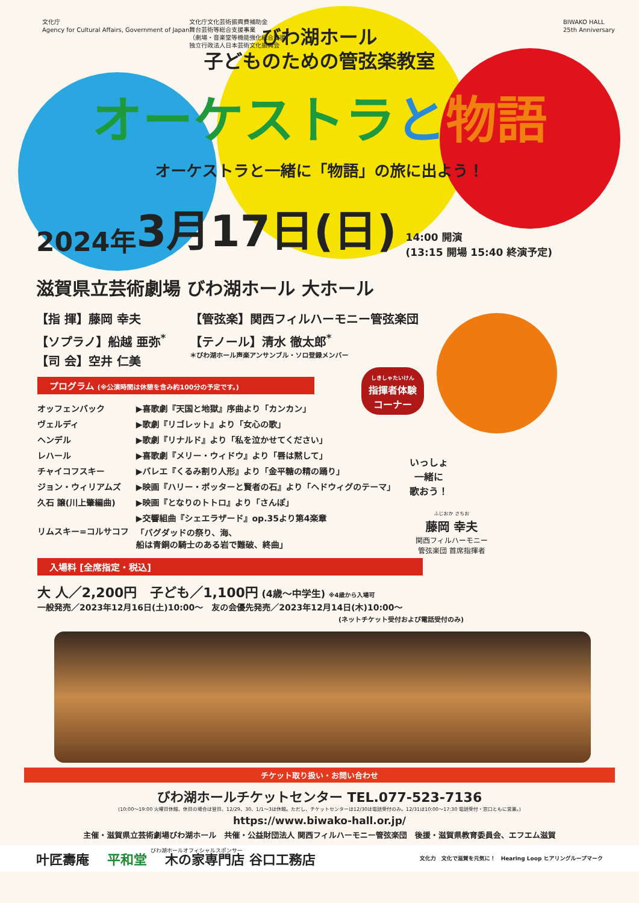文化庁
Agency for Cultural Affairs, Government of Japan
文化庁文化芸術振興費補助金
舞台芸術等総合支援事業
（劇場・音楽堂等機能強化総合支援）
独立行政法人日本芸術文化振興会
BIWAKO HALL
25th Anniversary
びわ湖ホール
子どものための管弦楽教室
オーケストラと物語
オーケストラと一緒に「物語」の旅に出よう！
2024年 3月17日(日) 14:00 開演
(13:15 開場 15:40 終演予定)
滋賀県立芸術劇場 びわ湖ホール 大ホール
【指 揮】藤岡 幸夫
【ソプラノ】船越 亜弥<sup>*</sup>
【司 会】空井 仁美
【管弦楽】関西フィルハーモニー管弦楽団
【テノール】清水 徹太郎<sup>*</sup>
＊びわ湖ホール声楽アンサンブル・ソロ登録メンバー
プログラム (※公演時間は休憩を含み約100分の予定です。)
しきしゃたいけん
指揮者体験
コーナー
| オッフェンバック | ▶喜歌劇『天国と地獄』序曲より「カンカン」 |
| ヴェルディ | ▶歌劇『リゴレット』より「女心の歌」 |
| ヘンデル | ▶歌劇『リナルド』より「私を泣かせてください」 |
| レハール | ▶喜歌劇『メリー・ウィドウ』より「唇は黙して」 |
| チャイコフスキー | ▶バレエ『くるみ割り人形』より「金平糖の精の踊り」 |
| ジョン・ウィリアムズ | ▶映画『ハリー・ポッターと賢者の石』より「ヘドウィグのテーマ」 |
| 久石 譲(川上肇編曲) | ▶映画『となりのトトロ』より「さんぽ」 |
| リムスキー=コルサコフ | ▶交響組曲『シェエラザード』op.35より第4楽章 「バグダッドの祭り、海、 船は青銅の騎士のある岩で難破、終曲」 |
いっしょ
一緒に
歌おう！
ふじおか さちお
藤岡 幸夫
関西フィルハーモニー
管弦楽団 首席指揮者
入場料 [全席指定・税込]
大 人／2,200円　子ども／1,100円 (4歳〜中学生) ※4歳から入場可
一般発売／2023年12月16日(土)10:00〜　友の会優先発売／2023年12月14日(木)10:00〜
(ネットチケット受付および電話受付のみ)
チケット取り扱い・お問い合わせ
びわ湖ホールチケットセンター TEL.077-523-7136
(10:00〜19:00 火曜日休館、休日の場合は翌日、12/29、30、1/1〜3は休館。ただし、チケットセンターは12/30は電話受付のみ。12/31は10:00〜17:30 電話受付・窓口ともに営業。)
https://www.biwako-hall.or.jp/
主催・滋賀県立芸術劇場びわ湖ホール　共催・公益財団法人 関西フィルハーモニー管弦楽団　後援・滋賀県教育委員会、エフエム滋賀
びわ湖ホールオフィシャルスポンサー 叶匠壽庵 平和堂 木の家専門店 谷口工務店 文化力　文化で滋賀を元気に！　Hearing Loop ヒアリングループマーク